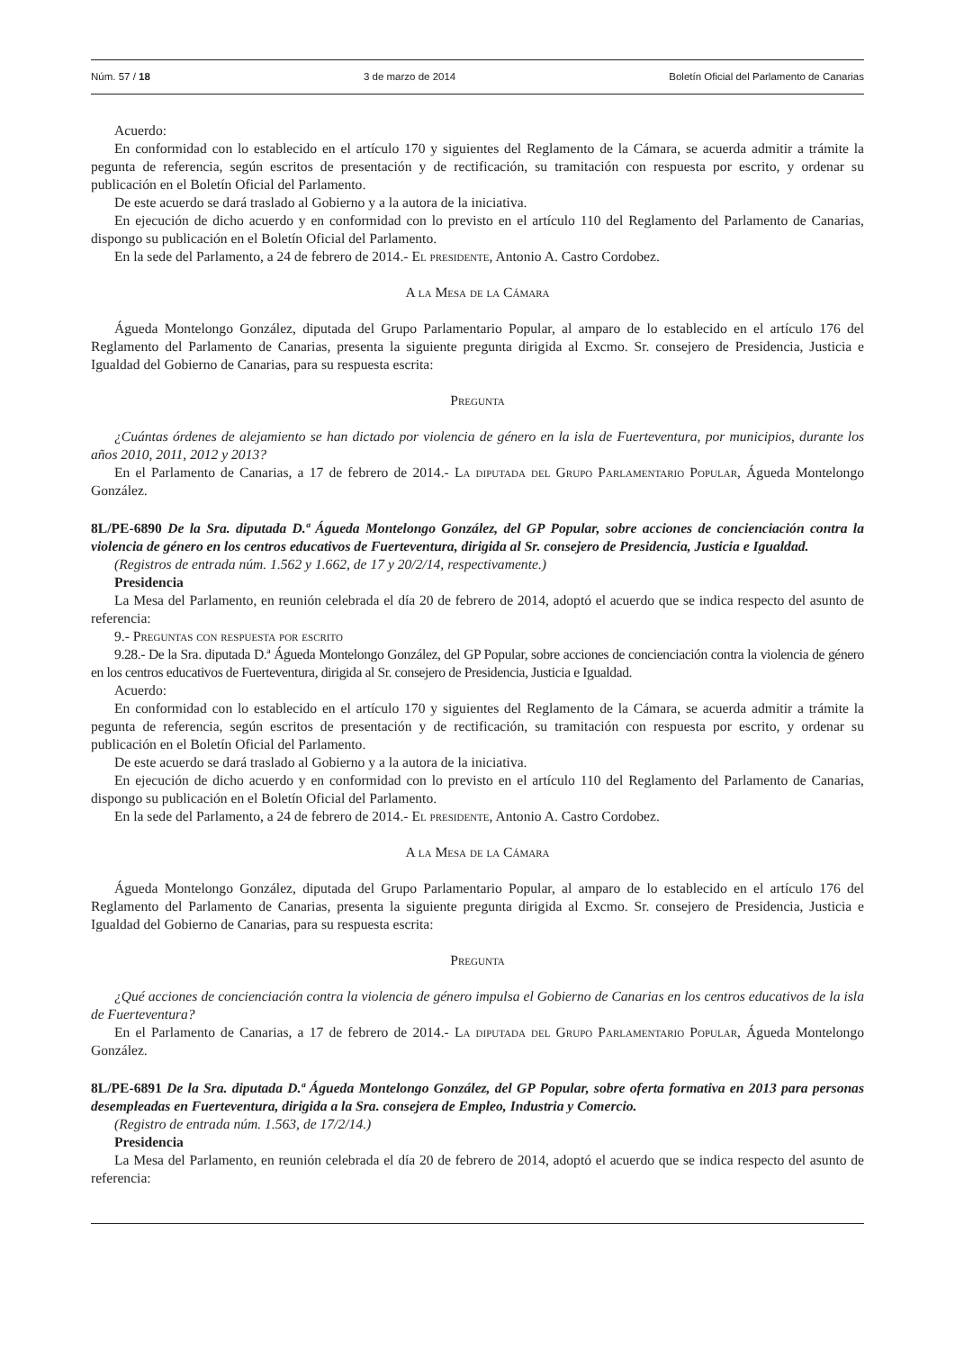Núm. 57 / 18 3 de marzo de 2014 Boletín Oficial del Parlamento de Canarias
Acuerdo:
En conformidad con lo establecido en el artículo 170 y siguientes del Reglamento de la Cámara, se acuerda admitir a trámite la pegunta de referencia, según escritos de presentación y de rectificación, su tramitación con respuesta por escrito, y ordenar su publicación en el Boletín Oficial del Parlamento.
De este acuerdo se dará traslado al Gobierno y a la autora de la iniciativa.
En ejecución de dicho acuerdo y en conformidad con lo previsto en el artículo 110 del Reglamento del Parlamento de Canarias, dispongo su publicación en el Boletín Oficial del Parlamento.
En la sede del Parlamento, a 24 de febrero de 2014.- El presidente, Antonio A. Castro Cordobez.
A la Mesa de la Cámara
Águeda Montelongo González, diputada del Grupo Parlamentario Popular, al amparo de lo establecido en el artículo 176 del Reglamento del Parlamento de Canarias, presenta la siguiente pregunta dirigida al Excmo. Sr. consejero de Presidencia, Justicia e Igualdad del Gobierno de Canarias, para su respuesta escrita:
Pregunta
¿Cuántas órdenes de alejamiento se han dictado por violencia de género en la isla de Fuerteventura, por municipios, durante los años 2010, 2011, 2012 y 2013?
En el Parlamento de Canarias, a 17 de febrero de 2014.- La diputada del Grupo Parlamentario Popular, Águeda Montelongo González.
8L/PE-6890 De la Sra. diputada D.ª Águeda Montelongo González, del GP Popular, sobre acciones de concienciación contra la violencia de género en los centros educativos de Fuerteventura, dirigida al Sr. consejero de Presidencia, Justicia e Igualdad.
(Registros de entrada núm. 1.562 y 1.662, de 17 y 20/2/14, respectivamente.)
Presidencia
La Mesa del Parlamento, en reunión celebrada el día 20 de febrero de 2014, adoptó el acuerdo que se indica respecto del asunto de referencia:
9.- Preguntas con respuesta por escrito
9.28.- De la Sra. diputada D.ª Águeda Montelongo González, del GP Popular, sobre acciones de concienciación contra la violencia de género en los centros educativos de Fuerteventura, dirigida al Sr. consejero de Presidencia, Justicia e Igualdad.
Acuerdo:
En conformidad con lo establecido en el artículo 170 y siguientes del Reglamento de la Cámara, se acuerda admitir a trámite la pegunta de referencia, según escritos de presentación y de rectificación, su tramitación con respuesta por escrito, y ordenar su publicación en el Boletín Oficial del Parlamento.
De este acuerdo se dará traslado al Gobierno y a la autora de la iniciativa.
En ejecución de dicho acuerdo y en conformidad con lo previsto en el artículo 110 del Reglamento del Parlamento de Canarias, dispongo su publicación en el Boletín Oficial del Parlamento.
En la sede del Parlamento, a 24 de febrero de 2014.- El presidente, Antonio A. Castro Cordobez.
A la Mesa de la Cámara
Águeda Montelongo González, diputada del Grupo Parlamentario Popular, al amparo de lo establecido en el artículo 176 del Reglamento del Parlamento de Canarias, presenta la siguiente pregunta dirigida al Excmo. Sr. consejero de Presidencia, Justicia e Igualdad del Gobierno de Canarias, para su respuesta escrita:
Pregunta
¿Qué acciones de concienciación contra la violencia de género impulsa el Gobierno de Canarias en los centros educativos de la isla de Fuerteventura?
En el Parlamento de Canarias, a 17 de febrero de 2014.- La diputada del Grupo Parlamentario Popular, Águeda Montelongo González.
8L/PE-6891 De la Sra. diputada D.ª Águeda Montelongo González, del GP Popular, sobre oferta formativa en 2013 para personas desempleadas en Fuerteventura, dirigida a la Sra. consejera de Empleo, Industria y Comercio.
(Registro de entrada núm. 1.563, de 17/2/14.)
Presidencia
La Mesa del Parlamento, en reunión celebrada el día 20 de febrero de 2014, adoptó el acuerdo que se indica respecto del asunto de referencia: